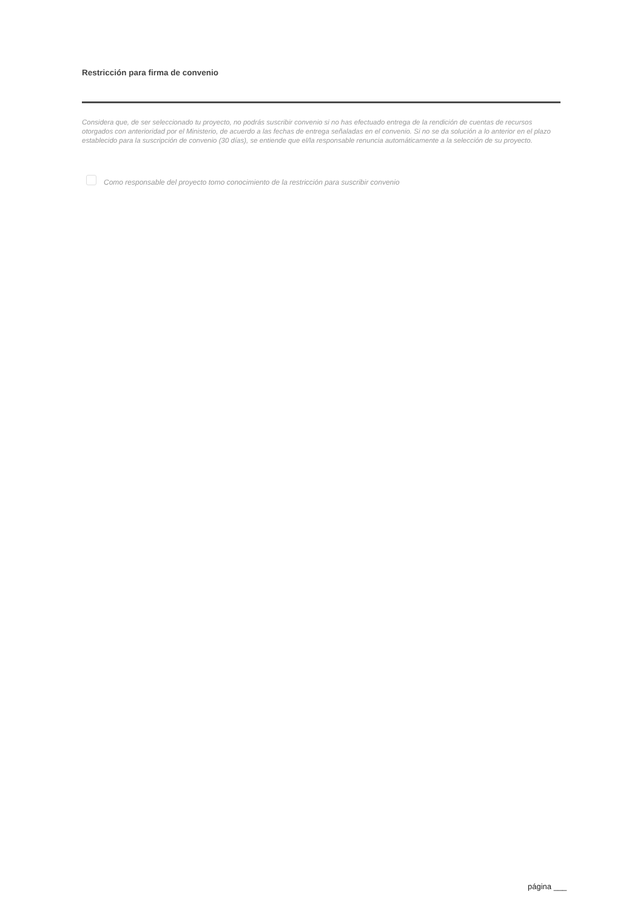Restricción para firma de convenio
Considera que, de ser seleccionado tu proyecto, no podrás suscribir convenio si no has efectuado entrega de la rendición de cuentas de recursos otorgados con anterioridad por el Ministerio, de acuerdo a las fechas de entrega señaladas en el convenio. Si no se da solución a lo anterior en el plazo establecido para la suscripción de convenio (30 días), se entiende que el/la responsable renuncia automáticamente a la selección de su proyecto.
Como responsable del proyecto tomo conocimiento de la restricción para suscribir convenio
página ___